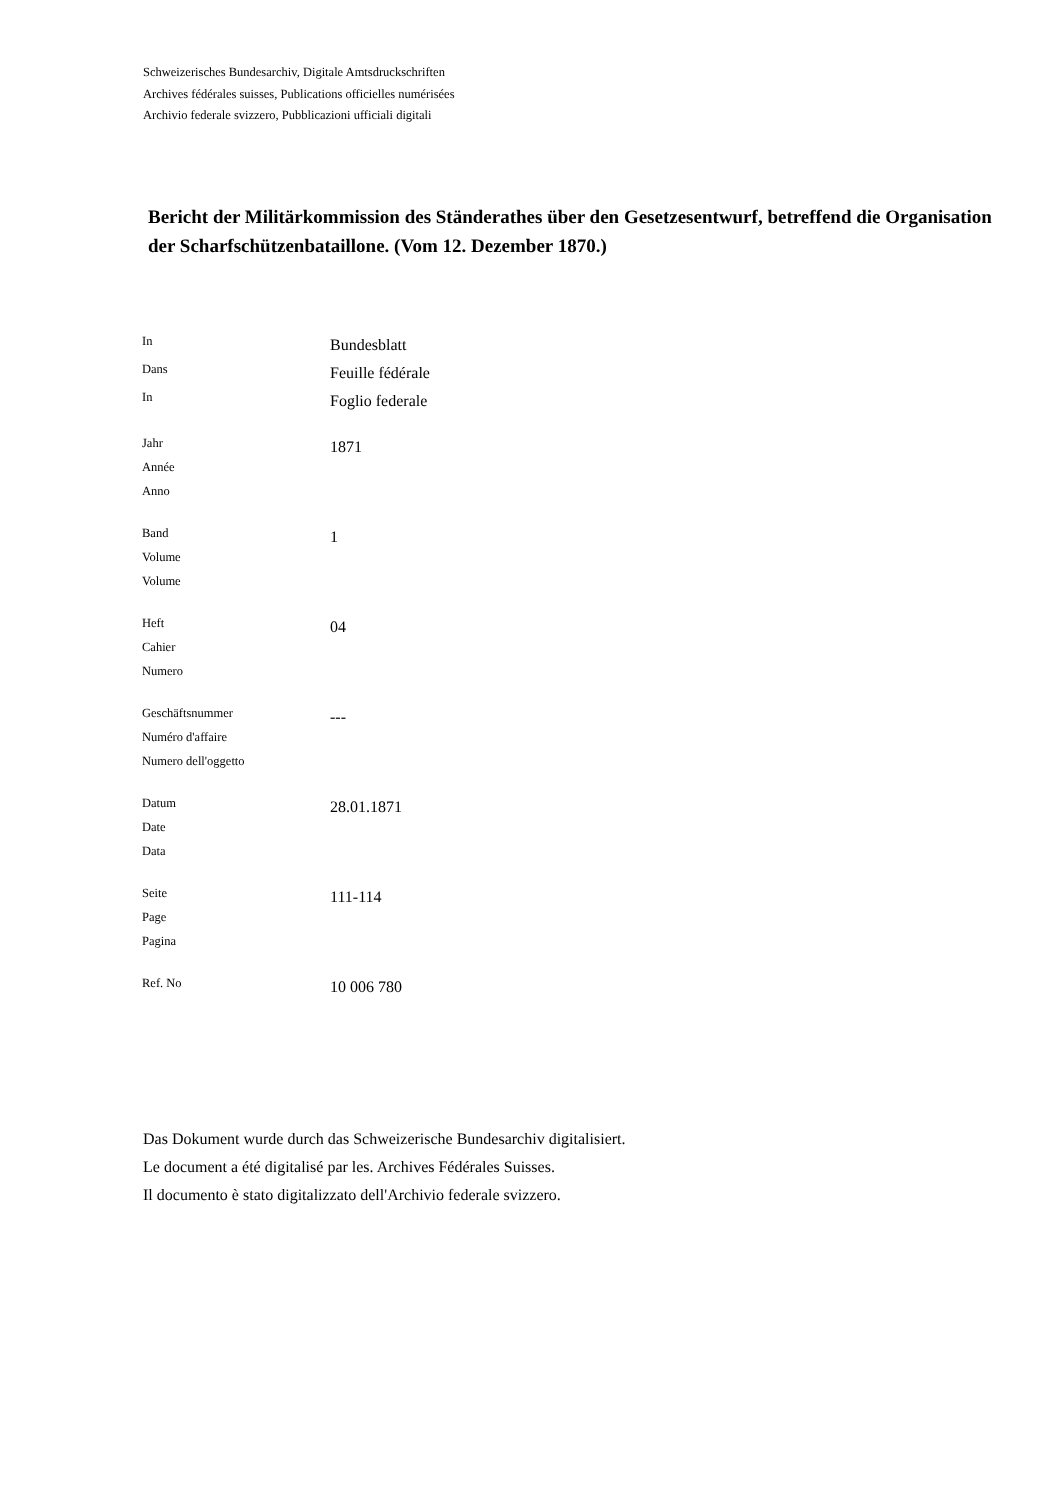Schweizerisches Bundesarchiv, Digitale Amtsdruckschriften
Archives fédérales suisses, Publications officielles numérisées
Archivio federale svizzero, Pubblicazioni ufficiali digitali
Bericht der Militärkommission des Ständerathes über den Gesetzesentwurf, betreffend die Organisation der Scharfschützenbataillone. (Vom 12. Dezember 1870.)
| In | Bundesblatt |
| Dans | Feuille fédérale |
| In | Foglio federale |
| Jahr Année Anno | 1871 |
| Band Volume Volume | 1 |
| Heft Cahier Numero | 04 |
| Geschäftsnummer Numéro d'affaire Numero dell'oggetto | --- |
| Datum Date Data | 28.01.1871 |
| Seite Page Pagina | 111-114 |
| Ref. No | 10 006 780 |
Das Dokument wurde durch das Schweizerische Bundesarchiv digitalisiert.
Le document a été digitalisé par les. Archives Fédérales Suisses.
Il documento è stato digitalizzato dell'Archivio federale svizzero.